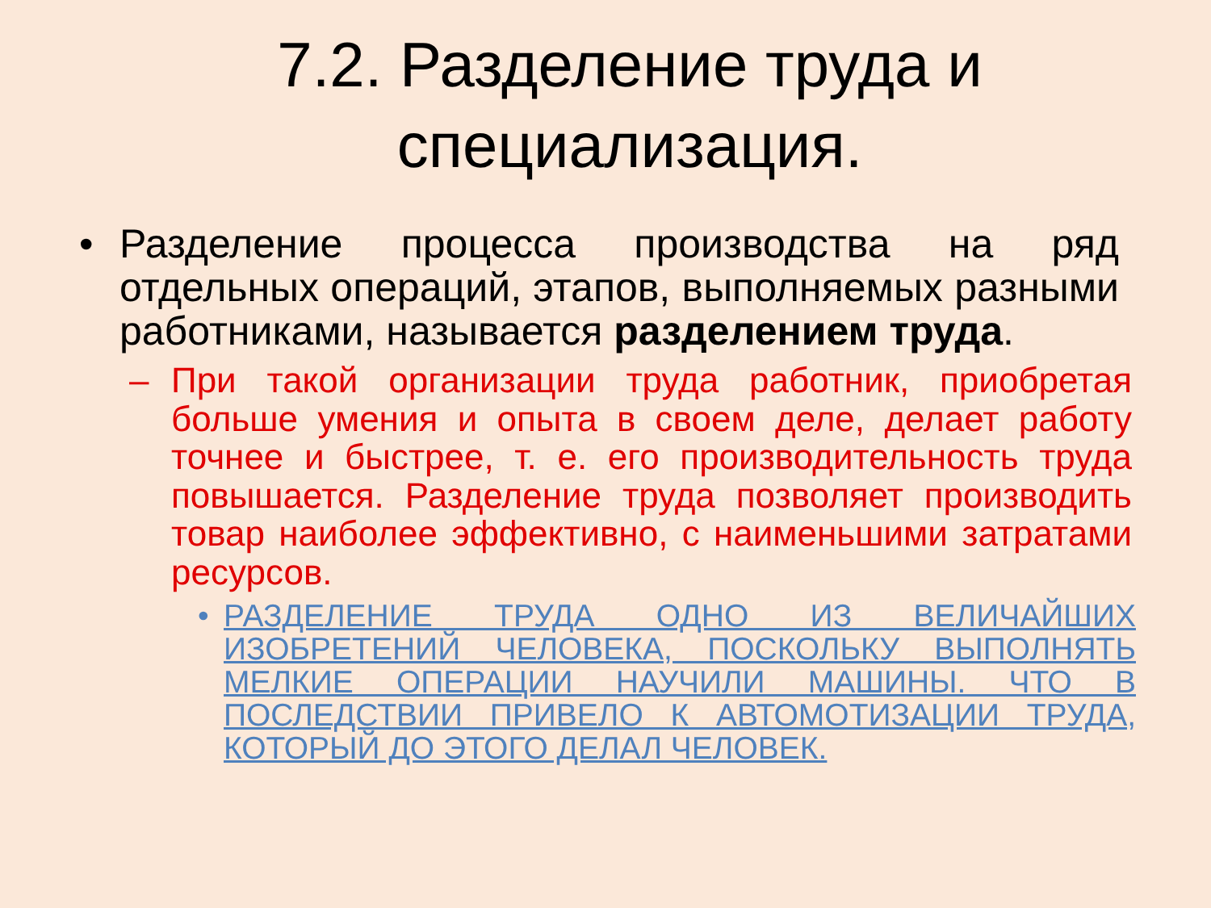7.2. Разделение труда и
специализация.
• Разделение процесса производства на ряд отдельных операций, этапов, выполняемых разными работниками, называется разделением труда.
– При такой организации труда работник, приобретая больше умения и опыта в своем деле, делает работу точнее и быстрее, т. е. его производительность труда повышается. Разделение труда позволяет производить товар наиболее эффективно, с наименьшими затратами ресурсов.
• РАЗДЕЛЕНИЕ ТРУДА ОДНО ИЗ ВЕЛИЧАЙШИХ ИЗОБРЕТЕНИЙ ЧЕЛОВЕКА, ПОСКОЛЬКУ ВЫПОЛНЯТЬ МЕЛКИЕ ОПЕРАЦИИ НАУЧИЛИ МАШИНЫ. ЧТО В ПОСЛЕДСТВИИ ПРИВЕЛО К АВТОМОТИЗАЦИИ ТРУДА, КОТОРЫЙ ДО ЭТОГО ДЕЛАЛ ЧЕЛОВЕК.